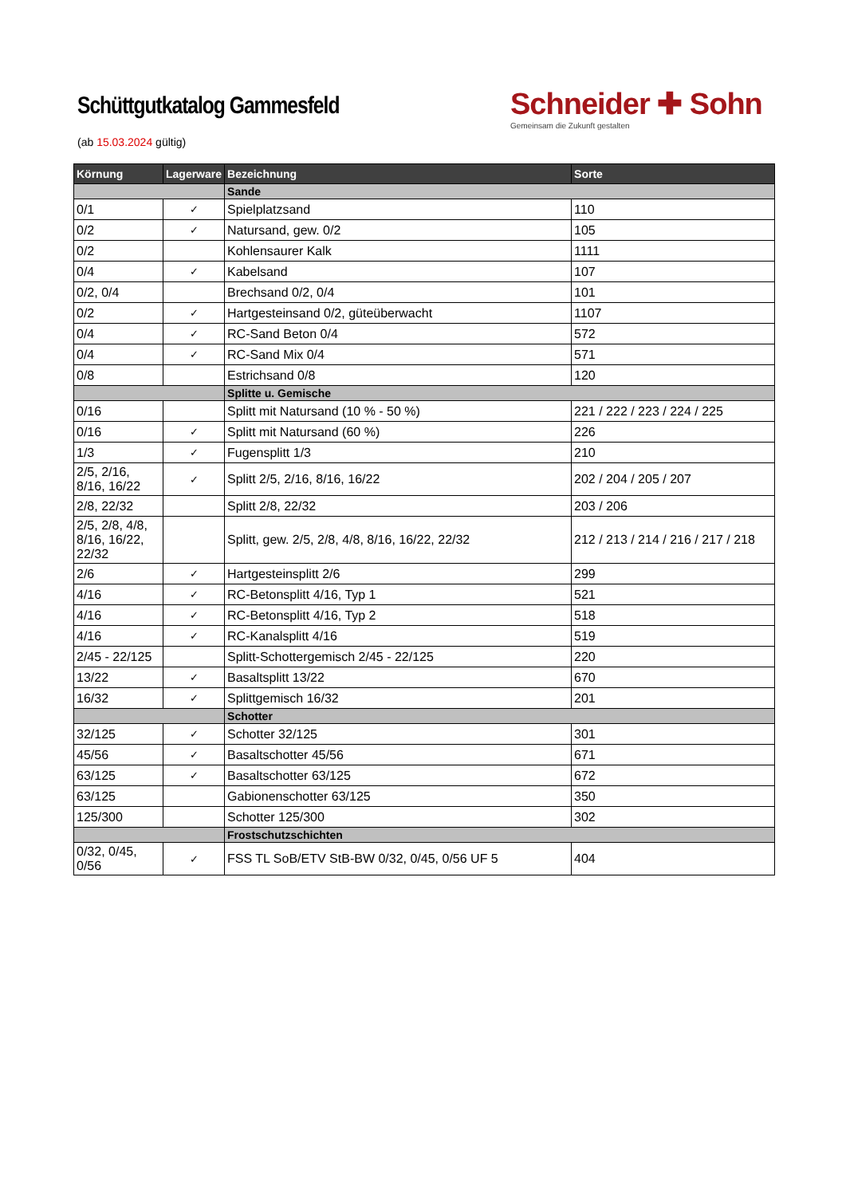Schüttgutkatalog Gammesfeld
(ab 15.03.2024 gültig)
Schneider ✚ Sohn
Gemeinsam die Zukunft gestalten
| Körnung | Lagerware | Bezeichnung | Sorte |
| --- | --- | --- | --- |
| | | Sande | |
| 0/1 | ✓ | Spielplatzsand | 110 |
| 0/2 | ✓ | Natursand, gew. 0/2 | 105 |
| 0/2 | | Kohlensaurer Kalk | 1111 |
| 0/4 | ✓ | Kabelsand | 107 |
| 0/2, 0/4 | | Brechsand 0/2, 0/4 | 101 |
| 0/2 | ✓ | Hartgesteinsand 0/2, güteüberwacht | 1107 |
| 0/4 | ✓ | RC-Sand Beton 0/4 | 572 |
| 0/4 | ✓ | RC-Sand Mix 0/4 | 571 |
| 0/8 | | Estrichsand 0/8 | 120 |
| | | Splitte u. Gemische | |
| 0/16 | | Splitt mit Natursand (10 % - 50 %) | 221 / 222 / 223 / 224 / 225 |
| 0/16 | ✓ | Splitt mit Natursand (60 %) | 226 |
| 1/3 | ✓ | Fugensplitt 1/3 | 210 |
| 2/5, 2/16, 8/16, 16/22 | ✓ | Splitt 2/5, 2/16, 8/16, 16/22 | 202 / 204 / 205 / 207 |
| 2/8, 22/32 | | Splitt 2/8, 22/32 | 203 / 206 |
| 2/5, 2/8, 4/8, 8/16, 16/22, 22/32 | | Splitt, gew. 2/5, 2/8, 4/8, 8/16, 16/22, 22/32 | 212 / 213 / 214 / 216 / 217 / 218 |
| 2/6 | ✓ | Hartgesteinsplitt 2/6 | 299 |
| 4/16 | ✓ | RC-Betonsplitt 4/16, Typ 1 | 521 |
| 4/16 | ✓ | RC-Betonsplitt 4/16, Typ 2 | 518 |
| 4/16 | ✓ | RC-Kanalsplitt 4/16 | 519 |
| 2/45 - 22/125 | | Splitt-Schottergemisch 2/45 - 22/125 | 220 |
| 13/22 | ✓ | Basaltsplitt 13/22 | 670 |
| 16/32 | ✓ | Splittgemisch 16/32 | 201 |
| | | Schotter | |
| 32/125 | ✓ | Schotter 32/125 | 301 |
| 45/56 | ✓ | Basaltschotter 45/56 | 671 |
| 63/125 | ✓ | Basaltschotter 63/125 | 672 |
| 63/125 | | Gabionenschotter 63/125 | 350 |
| 125/300 | | Schotter 125/300 | 302 |
| | | Frostschutzschichten | |
| 0/32, 0/45, 0/56 | ✓ | FSS TL SoB/ETV StB-BW 0/32, 0/45, 0/56 UF 5 | 404 |